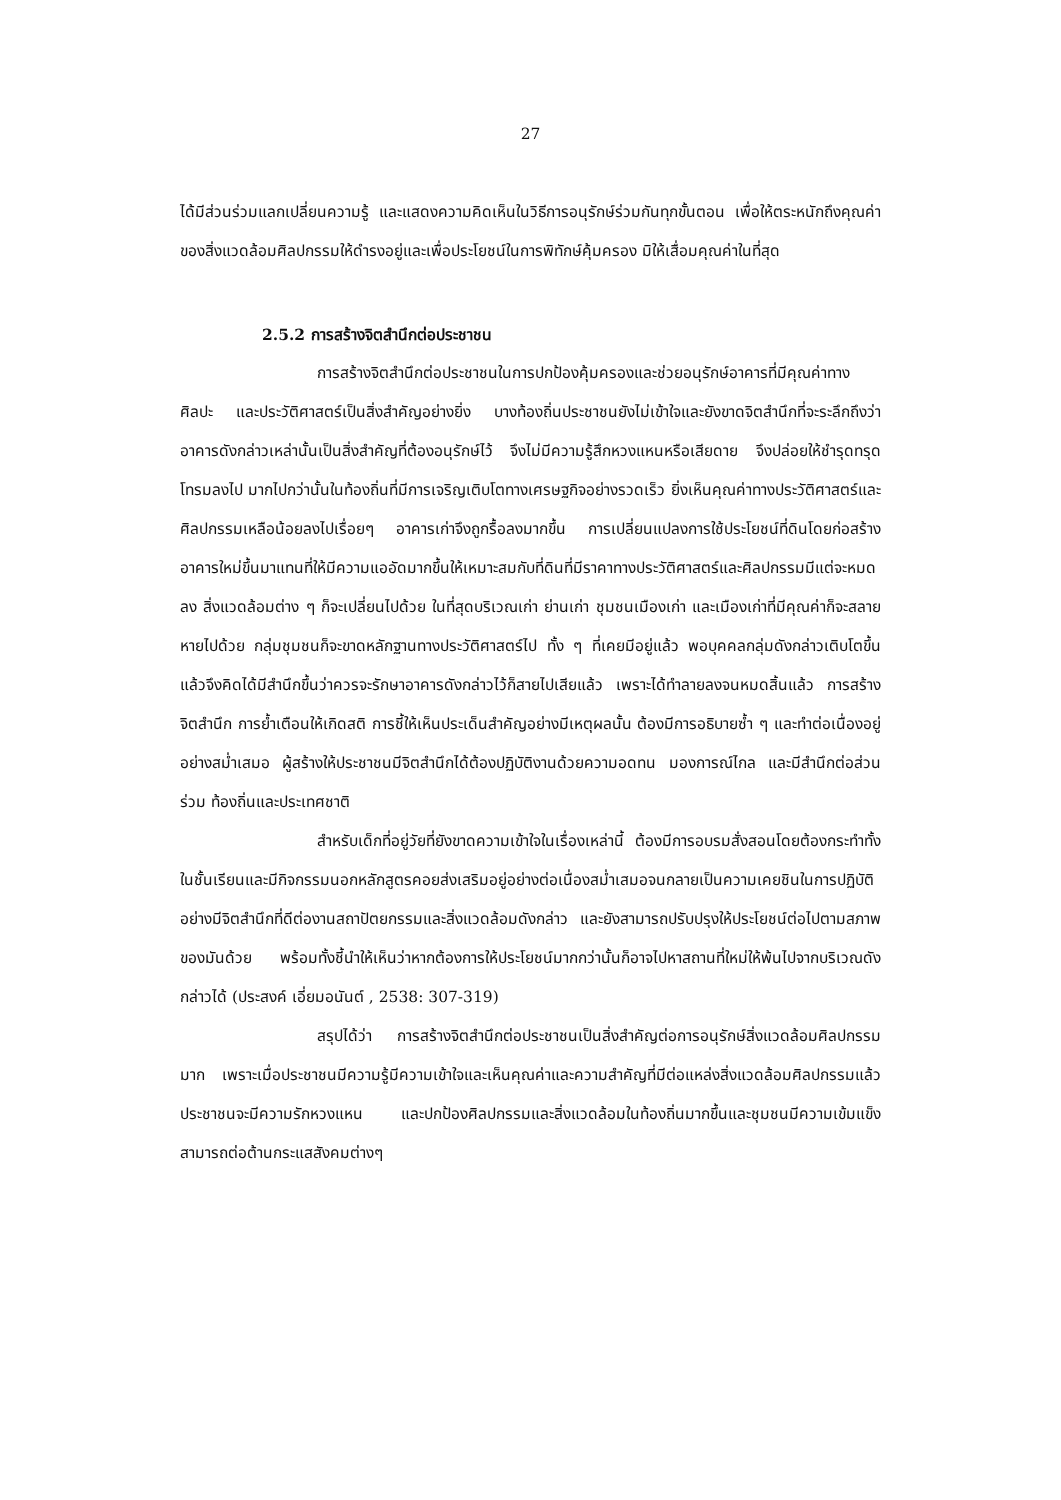27
ได้มีส่วนร่วมแลกเปลี่ยนความรู้ และแสดงความคิดเห็นในวิธีการอนุรักษ์ร่วมกันทุกขั้นตอน เพื่อให้ตระหนักถึงคุณค่าของสิ่งแวดล้อมศิลปกรรมให้ดำรงอยู่และเพื่อประโยชน์ในการพิทักษ์คุ้มครอง มิให้เสื่อมคุณค่าในที่สุด
2.5.2 การสร้างจิตสำนึกต่อประชาชน
การสร้างจิตสำนึกต่อประชาชนในการปกป้องคุ้มครองและช่วยอนุรักษ์อาคารที่มีคุณค่าทางศิลปะ และประวัติศาสตร์เป็นสิ่งสำคัญอย่างยิ่ง บางท้องถิ่นประชาชนยังไม่เข้าใจและยังขาดจิตสำนึกที่จะระลึกถึงว่า อาคารดังกล่าวเหล่านั้นเป็นสิ่งสำคัญที่ต้องอนุรักษ์ไว้ จึงไม่มีความรู้สึกหวงแหนหรือเสียดาย จึงปล่อยให้ชำรุดทรุดโทรมลงไป มากไปกว่านั้นในท้องถิ่นที่มีการเจริญเติบโตทางเศรษฐกิจอย่างรวดเร็ว ยิ่งเห็นคุณค่าทางประวัติศาสตร์และศิลปกรรมเหลือน้อยลงไปเรื่อยๆ อาคารเก่าจึงถูกรื้อลงมากขึ้น การเปลี่ยนแปลงการใช้ประโยชน์ที่ดินโดยก่อสร้างอาคารใหม่ขึ้นมาแทนที่ให้มีความแออัดมากขึ้นให้เหมาะสมกับที่ดินที่มีราคาทางประวัติศาสตร์และศิลปกรรมมีแต่จะหมดลง สิ่งแวดล้อมต่าง ๆ ก็จะเปลี่ยนไปด้วย ในที่สุดบริเวณเก่า ย่านเก่า ชุมชนเมืองเก่า และเมืองเก่าที่มีคุณค่าก็จะสลายหายไปด้วย กลุ่มชุมชนก็จะขาดหลักฐานทางประวัติศาสตร์ไป ทั้ง ๆ ที่เคยมีอยู่แล้ว พอบุคคลกลุ่มดังกล่าวเติบโตขึ้นแล้วจึงคิดได้มีสำนึกขึ้นว่าควรจะรักษาอาคารดังกล่าวไว้ก็สายไปเสียแล้ว เพราะได้ทำลายลงจนหมดสิ้นแล้ว การสร้างจิตสำนึก การย้ำเตือนให้เกิดสติ การชี้ให้เห็นประเด็นสำคัญอย่างมีเหตุผลนั้น ต้องมีการอธิบายซ้ำ ๆ และทำต่อเนื่องอยู่อย่างสม่ำเสมอ ผู้สร้างให้ประชาชนมีจิตสำนึกได้ต้องปฏิบัติงานด้วยความอดทน มองการณ์ไกล และมีสำนึกต่อส่วนร่วม ท้องถิ่นและประเทศชาติ
สำหรับเด็กที่อยู่วัยที่ยังขาดความเข้าใจในเรื่องเหล่านี้ ต้องมีการอบรมสั่งสอนโดยต้องกระทำทั้งในชั้นเรียนและมีกิจกรรมนอกหลักสูตรคอยส่งเสริมอยู่อย่างต่อเนื่องสม่ำเสมอจนกลายเป็นความเคยชินในการปฏิบัติอย่างมีจิตสำนึกที่ดีต่องานสถาปัตยกรรมและสิ่งแวดล้อมดังกล่าว และยังสามารถปรับปรุงให้ประโยชน์ต่อไปตามสภาพของมันด้วย พร้อมทั้งชี้นำให้เห็นว่าหากต้องการให้ประโยชน์มากกว่านั้นก็อาจไปหาสถานที่ใหม่ให้พ้นไปจากบริเวณดังกล่าวได้ (ประสงค์ เอี่ยมอนันต์ , 2538: 307-319)
สรุปได้ว่า การสร้างจิตสำนึกต่อประชาชนเป็นสิ่งสำคัญต่อการอนุรักษ์สิ่งแวดล้อมศิลปกรรมมาก เพราะเมื่อประชาชนมีความรู้มีความเข้าใจและเห็นคุณค่าและความสำคัญที่มีต่อแหล่งสิ่งแวดล้อมศิลปกรรมแล้ว ประชาชนจะมีความรักหวงแหน และปกป้องศิลปกรรมและสิ่งแวดล้อมในท้องถิ่นมากขึ้นและชุมชนมีความเข้มแข็งสามารถต่อต้านกระแสสังคมต่างๆ